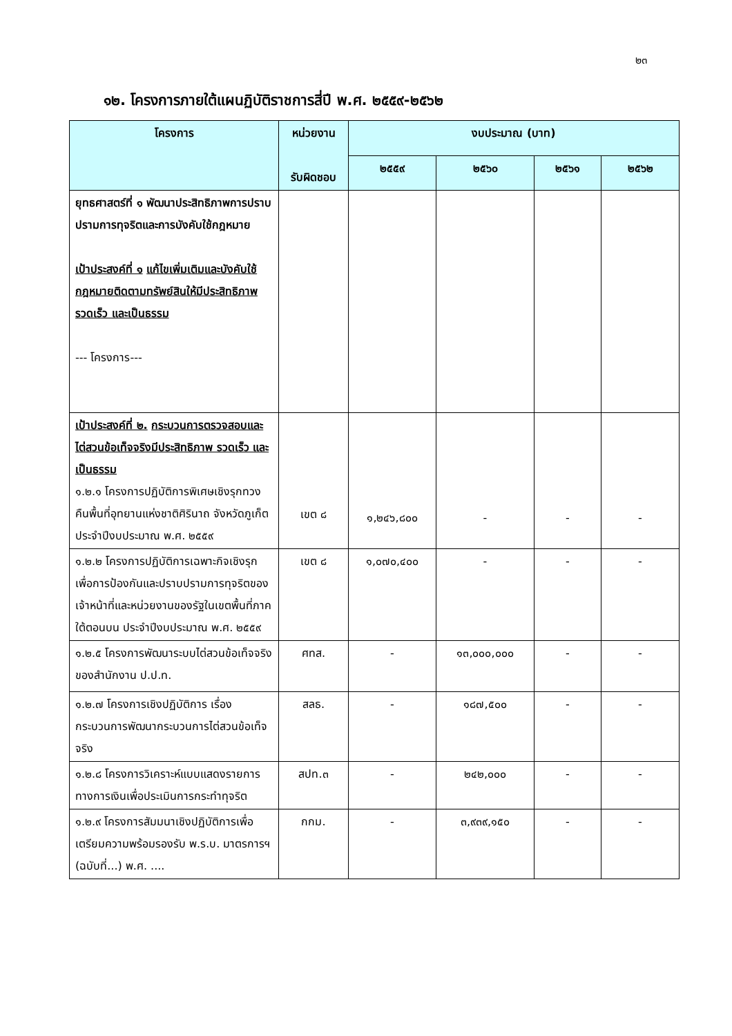๒๓
๑๒. โครงการภายใต้แผนฏิบัติราชการสี่ปี พ.ศ. ๒๕๕๙-๒๕๖๒
| โครงการ | หน่วยงาน รับผิดชอบ | งบประมาณ (บาท) | | | |
| --- | --- | --- | --- | --- | --- |
| | | ๒๕๕๙ | ๒๕๖๐ | ๒๕๖๑ | ๒๕๖๒ |
| ยุทธศาสตร์ที่ ๑ พัฒนาประสิทธิภาพการปราบปรามการทุจริตและการบังคับใช้กฎหมาย เป้าประสงค์ที่ ๑ แก้ไขเพิ่มเติมและบังคับใช้กฎหมายติดตามทรัพย์สินให้มีประสิทธิภาพ รวดเร็ว และเป็นธรรม --- โครงการ--- | | | | | |
| เป้าประสงค์ที่ ๒. กระบวนการตรวจสอบและไต่สวนข้อเท็จจริงมีประสิทธิภาพ รวดเร็ว และเป็นธรรม ๑.๒.๑ โครงการปฏิบัติการพิเศษเชิงรุกทวงคืนพื้นที่อุทยานแห่งชาติศิรินาถ จังหวัดภูเก็ต ประจำปีงบประมาณ พ.ศ. ๒๕๕๙ | เขต ๘ | ๑,๒๔๖,๘๐๐ | - | - | - |
| ๑.๒.๒ โครงการปฏิบัติการเฉพาะกิจเชิงรุกเพื่อการป้องกันและปราบปรามการทุจริตของเจ้าหน้าที่และหน่วยงานของรัฐในเขตพื้นที่ภาคใต้ตอนบน ประจำปีงบประมาณ พ.ศ. ๒๕๕๙ | เขต ๘ | ๑,๐๗๐,๔๐๐ | - | - | - |
| ๑.๒.๕ โครงการพัฒนาระบบไต่สวนข้อเท็จจริงของสำนักงาน ป.ป.ท. | ศทส. | - | ๑๓,๐๐๐,๐๐๐ | - | - |
| ๑.๒.๗ โครงการเชิงปฏิบัติการ เรื่อง กระบวนการพัฒนากระบวนการไต่สวนข้อเท็จจริง | สลธ. | - | ๑๘๗,๕๐๐ | - | - |
| ๑.๒.๘ โครงการวิเคราะห์แบบแสดงรายการทางการเงินเพื่อประเมินการกระทำทุจริต | สปท.๓ | - | ๒๔๒,๐๐๐ | - | - |
| ๑.๒.๙ โครงการสัมมนาเชิงปฏิบัติการเพื่อเตรียมความพร้อมรองรับ พ.ร.บ. มาตรการฯ (ฉบับที่...) พ.ศ. .... | กกม. | - | ๓,๙๓๙,๑๕๐ | - | - |